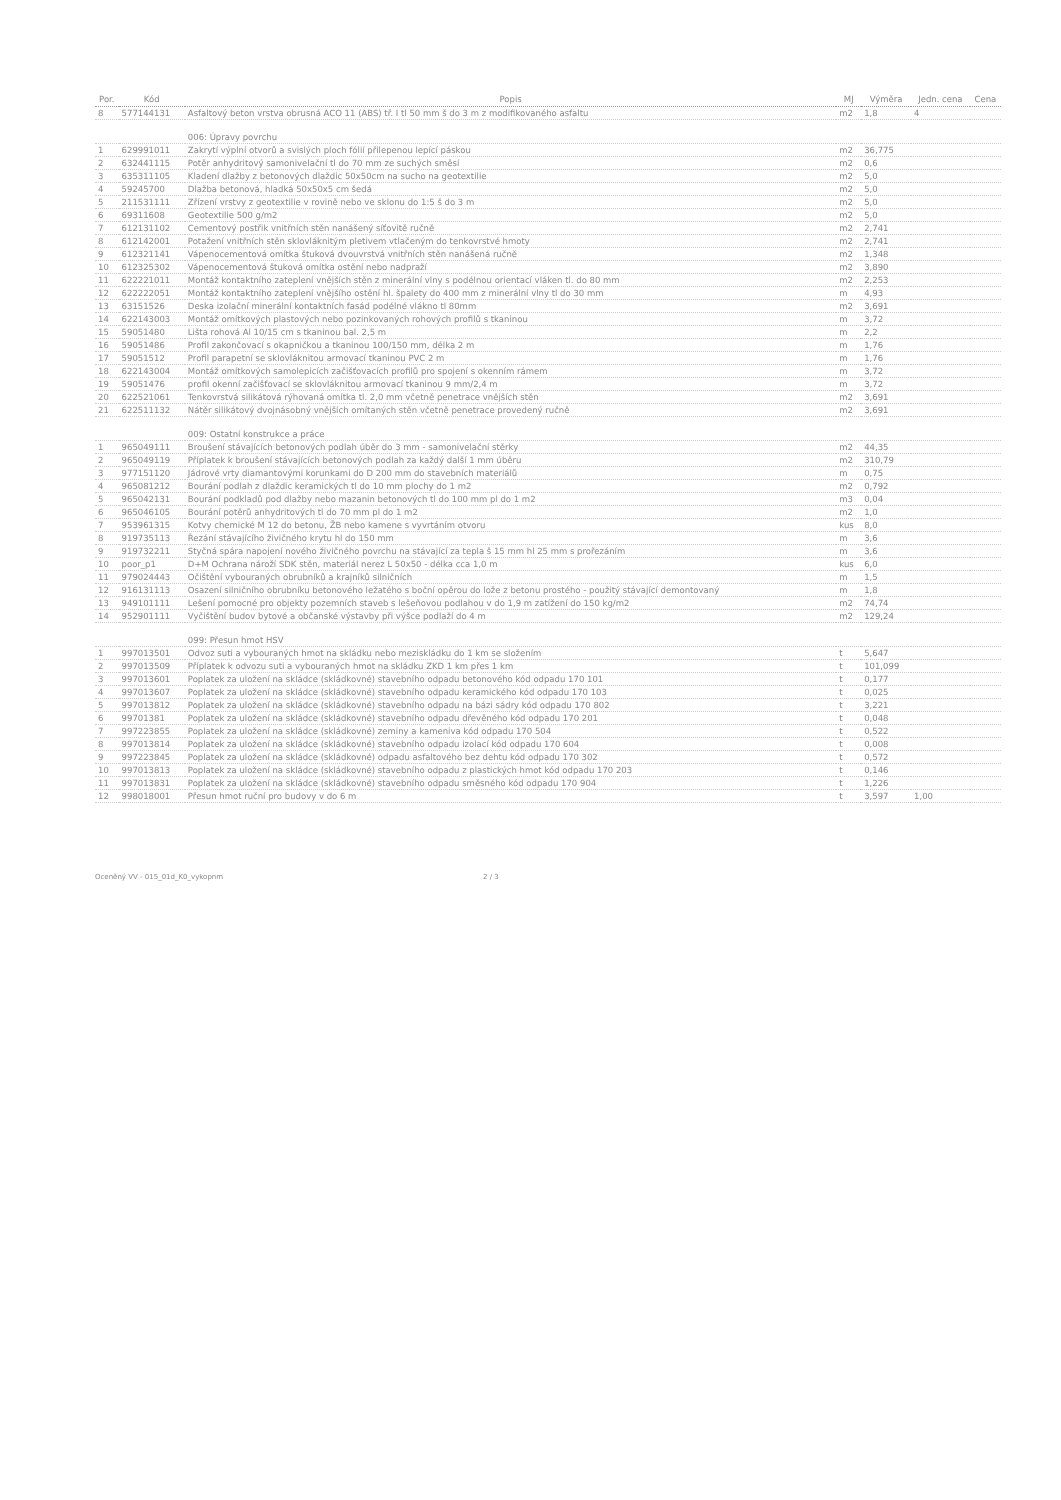| Por. | Kód | Popis | MJ | Výměra | Jedn. cena | Cena |
| --- | --- | --- | --- | --- | --- | --- |
| 8 | 577144131 | Asfaltový beton vrstva obrusná ACO 11 (ABS) tř. I tl 50 mm š do 3 m z modifikovaného asfaltu | m2 | 1,8 | 4 | |
| | | 006: Úpravy povrchu | | | | |
| 1 | 629991011 | Zakrytí výplní otvorů a svislých ploch fólií přilepenou lepící páskou | m2 | 36,775 | | |
| 2 | 632441115 | Potěr anhydritový samonivelační tl do 70 mm ze suchých směsí | m2 | 0,6 | | |
| 3 | 635311105 | Kladení dlažby z betonových dlaždic 50x50cm na sucho na geotextilie | m2 | 5,0 | | |
| 4 | 59245700 | Dlažba betonová, hladká 50x50x5 cm šedá | m2 | 5,0 | | |
| 5 | 211531111 | Zřízení vrstvy z geotextilie v rovině nebo ve sklonu do 1:5 š do 3 m | m2 | 5,0 | | |
| 6 | 69311608 | Geotextilie 500 g/m2 | m2 | 5,0 | | |
| 7 | 612131102 | Cementový postřik vnitřních stěn nanášený síťovitě ručně | m2 | 2,741 | | |
| 8 | 612142001 | Potažení vnitřních stěn sklovláknitým pletivem vtlačeným do tenkovrstvé hmoty | m2 | 2,741 | | |
| 9 | 612321141 | Vápenocementová omítka štuková dvouvrstvá vnitřních stěn nanášená ručně | m2 | 1,348 | | |
| 10 | 612325302 | Vápenocementová štuková omítka ostění nebo nadpraží | m2 | 3,890 | | |
| 11 | 622221011 | Montáž kontaktního zateplení vnějších stěn z minerální vlny s podélnou orientací vláken tl. do 80 mm | m2 | 2,253 | | |
| 12 | 622222051 | Montáž kontaktního zateplení vnějšího ostění hl. špalety do 400 mm z minerální vlny tl do 30 mm | m | 4,93 | | |
| 13 | 63151526 | Deska izolační minerální kontaktních fasád podélné vlákno tl 80mm | m2 | 3,691 | | |
| 14 | 622143003 | Montáž omítkových plastových nebo pozinkovaných rohových profilů s tkaninou | m | 3,72 | | |
| 15 | 59051480 | Lišta rohová Al 10/15 cm s tkaninou bal. 2,5 m | m | 2,2 | | |
| 16 | 59051486 | Profil zakončovací s okapničkou a tkaninou 100/150 mm, délka 2 m | m | 1,76 | | |
| 17 | 59051512 | Profil parapetní se sklovláknitou armovací tkaninou PVC 2 m | m | 1,76 | | |
| 18 | 622143004 | Montáž omítkových samolepicích začišťovacích profilů pro spojení s okenním rámem | m | 3,72 | | |
| 19 | 59051476 | profil okenní začišťovací se sklovláknitou armovací tkaninou 9 mm/2,4 m | m | 3,72 | | |
| 20 | 622521061 | Tenkovrstvá silikátová rýhovaná omítka tl. 2,0 mm včetně penetrace vnějších stěn | m2 | 3,691 | | |
| 21 | 622511132 | Nátěr silikátový dvojnásobný vnějších omítaných stěn včetně penetrace provedený ručně | m2 | 3,691 | | |
| | | 009: Ostatní konstrukce a práce | | | | |
| 1 | 965049111 | Broušení stávajících betonových podlah úběr do 3 mm - samonivelační stěrky | m2 | 44,35 | | |
| 2 | 965049119 | Příplatek k broušení stávajících betonových podlah za každý další 1 mm úběru | m2 | 310,79 | | |
| 3 | 977151120 | Jádrové vrty diamantovými korunkami do D 200 mm do stavebních materiálů | m | 0,75 | | |
| 4 | 965081212 | Bourání podlah z dlaždic keramických tl do 10 mm plochy do 1 m2 | m2 | 0,792 | | |
| 5 | 965042131 | Bourání podkladů pod dlažby nebo mazanin betonových tl do 100 mm pl do 1 m2 | m3 | 0,04 | | |
| 6 | 965046105 | Bourání potěrů anhydritových tl do 70 mm pl do 1 m2 | m2 | 1,0 | | |
| 7 | 953961315 | Kotvy chemické M 12 do betonu, ŽB nebo kamene s vyvrtáním otvoru | kus | 8,0 | | |
| 8 | 919735113 | Řezání stávajícího živičného krytu hl do 150 mm | m | 3,6 | | |
| 9 | 919732211 | Styčná spára napojení nového živičného povrchu na stávající za tepla š 15 mm hl 25 mm s prořezáním | m | 3,6 | | |
| 10 | poor_p1 | D+M Ochrana nároží SDK stěn, materiál nerez L 50x50 - délka cca 1,0 m | kus | 6,0 | | |
| 11 | 979024443 | Očištění vybouraných obrubníků a krajníků silničních | m | 1,5 | | |
| 12 | 916131113 | Osazení silničního obrubníku betonového ležatého s boční opěrou do lože z betonu prostého - použitý stávající demontovaný | m | 1,8 | | |
| 13 | 949101111 | Lešení pomocné pro objekty pozemních staveb s lešeňovou podlahou v do 1,9 m zatížení do 150 kg/m2 | m2 | 74,74 | | |
| 14 | 952901111 | Vyčištění budov bytové a občanské výstavby při výšce podlaží do 4 m | m2 | 129,24 | | |
| | | 099: Přesun hmot HSV | | | | |
| 1 | 997013501 | Odvoz suti a vybouraných hmot na skládku nebo meziskládku do 1 km se složením | t | 5,647 | | |
| 2 | 997013509 | Příplatek k odvozu suti a vybouraných hmot na skládku ZKD 1 km přes 1 km | t | 101,099 | | |
| 3 | 997013601 | Poplatek za uložení na skládce (skládkovné) stavebního odpadu betonového kód odpadu 170 101 | t | 0,177 | | |
| 4 | 997013607 | Poplatek za uložení na skládce (skládkovné) stavebního odpadu keramického kód odpadu 170 103 | t | 0,025 | | |
| 5 | 997013812 | Poplatek za uložení na skládce (skládkovné) stavebního odpadu na bázi sádry kód odpadu 170 802 | t | 3,221 | | |
| 6 | 99701381 | Poplatek za uložení na skládce (skládkovné) stavebního odpadu dřevěného kód odpadu 170 201 | t | 0,048 | | |
| 7 | 997223855 | Poplatek za uložení na skládce (skládkovné) zeminy a kameniva kód odpadu 170 504 | t | 0,522 | | |
| 8 | 997013814 | Poplatek za uložení na skládce (skládkovné) stavebního odpadu izolací kód odpadu 170 604 | t | 0,008 | | |
| 9 | 997223845 | Poplatek za uložení na skládce (skládkovné) odpadu asfaltového bez dehtu kód odpadu 170 302 | t | 0,572 | | |
| 10 | 997013813 | Poplatek za uložení na skládce (skládkovné) stavebního odpadu z plastických hmot kód odpadu 170 203 | t | 0,146 | | |
| 11 | 997013831 | Poplatek za uložení na skládce (skládkovné) stavebního odpadu směsného kód odpadu 170 904 | t | 1,226 | | |
| 12 | 998018001 | Přesun hmot ruční pro budovy v do 6 m | t | 3,597 | 1,00 | |
Oceněný VV - 015_01d_K0_vykopnm 2 / 3